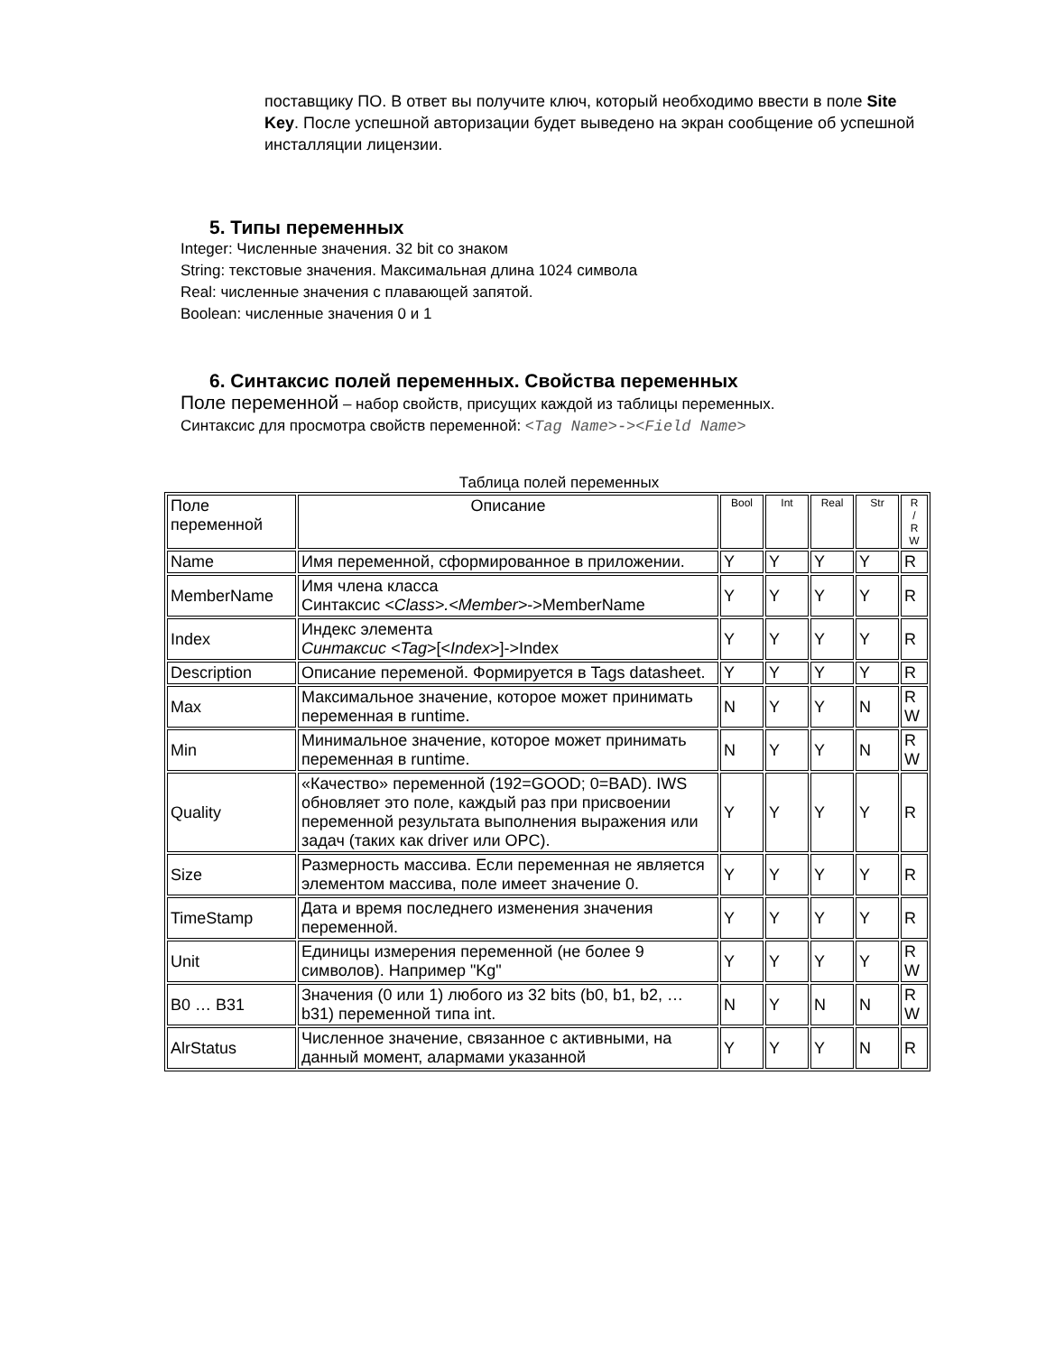поставщику ПО. В ответ вы получите ключ, который необходимо ввести в поле Site Key. После успешной авторизации будет выведено на экран сообщение об успешной инсталляции лицензии.
5. Типы переменных
Integer: Численные значения. 32 bit со знаком
String: текстовые значения. Максимальная длина 1024 символа
Real: численные значения с плавающей запятой.
Boolean: численные значения 0 и 1
6. Синтаксис полей переменных. Свойства переменных
Поле переменной – набор свойств, присущих каждой из таблицы переменных.
Синтаксис для просмотра свойств переменной: <Tag Name>-><Field Name>
Таблица полей переменных
| Поле переменной | Описание | Bool | Int | Real | Str | R / R W |
| --- | --- | --- | --- | --- | --- | --- |
| Name | Имя переменной, сформированное в приложении. | Y | Y | Y | Y | R |
| MemberName | Имя члена класса Синтаксис <Class>.<Member> ->MemberName | Y | Y | Y | Y | R |
| Index | Индекс элемента Синтаксис <Tag >[< Index >]->Index | Y | Y | Y | Y | R |
| Description | Описание переменой. Формируется в Tags datasheet. | Y | Y | Y | Y | R |
| Max | Максимальное значение, которое может принимать переменная в runtime. | N | Y | Y | N | R W |
| Min | Минимальное значение, которое может принимать переменная в runtime. | N | Y | Y | N | R W |
| Quality | «Качество» переменной (192=GOOD; 0=BAD). IWS обновляет это поле, каждый раз при присвоении переменной результата выполнения выражения или задач (таких как driver или OPC). | Y | Y | Y | Y | R |
| Size | Размерность массива. Если переменная не является элементом массива, поле имеет значение 0. | Y | Y | Y | Y | R |
| TimeStamp | Дата и время последнего изменения значения переменной. | Y | Y | Y | Y | R |
| Unit | Единицы измерения переменной (не более 9 символов). Например "Kg" | Y | Y | Y | Y | R W |
| B0 … B31 | Значения (0 или 1) любого из 32 bits (b0, b1, b2, … b31) переменной типа int. | N | Y | N | N | R W |
| AlrStatus | Численное значение, связанное с активными, на данный момент, алармами указанной | Y | Y | Y | N | R |